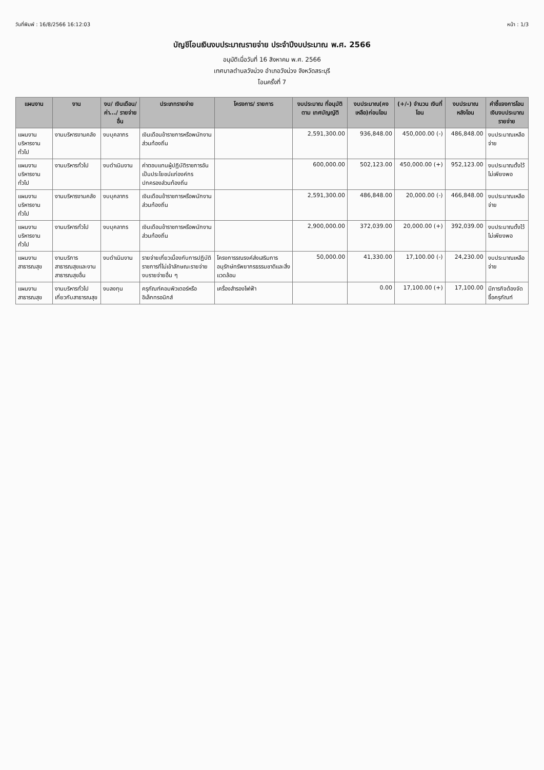วันที่พิมพ์ : 16/8/2566 16:12:03 หน้า : 1/3
บัญชีโอนเงินงบประมาณรายจ่าย ประจำปีงบประมาณ พ.ศ. 2566
อนุมัติเมื่อวันที่ 16 สิงหาคม พ.ศ. 2566
เทศบาลตำบลวังม่วง อำเภอวังม่วง จังหวัดสระบุรี
โอนครั้งที่ 7
| แผนงาน | งาน | งบ/ เงินเดือน/ ค่า.../ รายจ่ายอื่น | ประเภทรายจ่าย | โครงการ/ รายการ | งบประมาณ ที่อนุมัติตาม เทศบัญญัติ | งบประมาณ(คง เหลือ)ก่อนโอน | (+/-) จำนวน เงินที่โอน | งบประมาณ หลังโอน | คำชี้แจงการโอน เงินงบประมาณรายจ่าย |
| --- | --- | --- | --- | --- | --- | --- | --- | --- | --- |
| แผนงานบริหารงานทั่วไป | งานบริหารงานคลัง | งบบุคลากร | เงินเดือนข้าราชการหรือพนักงานส่วนท้องถิ่น | | 2,591,300.00 | 936,848.00 | 450,000.00 (-) | 486,848.00 | งบประมาณเหลือจ่าย |
| แผนงานบริหารงานทั่วไป | งานบริหารทั่วไป | งบดำเนินงาน | ค่าตอบแทนผู้ปฏิบัติราชการอันเป็นประโยชน์แก่องค์กรปกครองส่วนท้องถิ่น | | 600,000.00 | 502,123.00 | 450,000.00 (+) | 952,123.00 | งบประมาณตั้งไว้ไม่เพียงพอ |
| แผนงานบริหารงานทั่วไป | งานบริหารงานคลัง | งบบุคลากร | เงินเดือนข้าราชการหรือพนักงานส่วนท้องถิ่น | | 2,591,300.00 | 486,848.00 | 20,000.00 (-) | 466,848.00 | งบประมาณเหลือจ่าย |
| แผนงานบริหารงานทั่วไป | งานบริหารทั่วไป | งบบุคลากร | เงินเดือนข้าราชการหรือพนักงานส่วนท้องถิ่น | | 2,900,000.00 | 372,039.00 | 20,000.00 (+) | 392,039.00 | งบประมาณตั้งไว้ไม่เพียงพอ |
| แผนงานสาธารณสุข | งานบริการสาธารณสุขและงานสาธารณสุขอื่น | งบดำเนินงาน | รายจ่ายเกี่ยวเนื่องกับการปฏิบัติราชการที่ไม่เข้าลักษณะรายจ่ายงบรายจ่ายอื่น ๆ | โครงการรณรงค์ส่งเสริมการอนุรักษ์ทรัพยากรธรรมชาติและสิ่งแวดล้อม | 50,000.00 | 41,330.00 | 17,100.00 (-) | 24,230.00 | งบประมาณเหลือจ่าย |
| แผนงานสาธารณสุข | งานบริหารทั่วไปเกี่ยวกับสาธารณสุข | งบลงทุน | ครุภัณฑ์คอมพิวเตอร์หรืออิเล็กทรอนิกส์ | เครื่องสำรองไฟฟ้า | | 0.00 | 17,100.00 (+) | 17,100.00 | มีภารกิจต้องจัดซื้อครุภัณฑ์ |